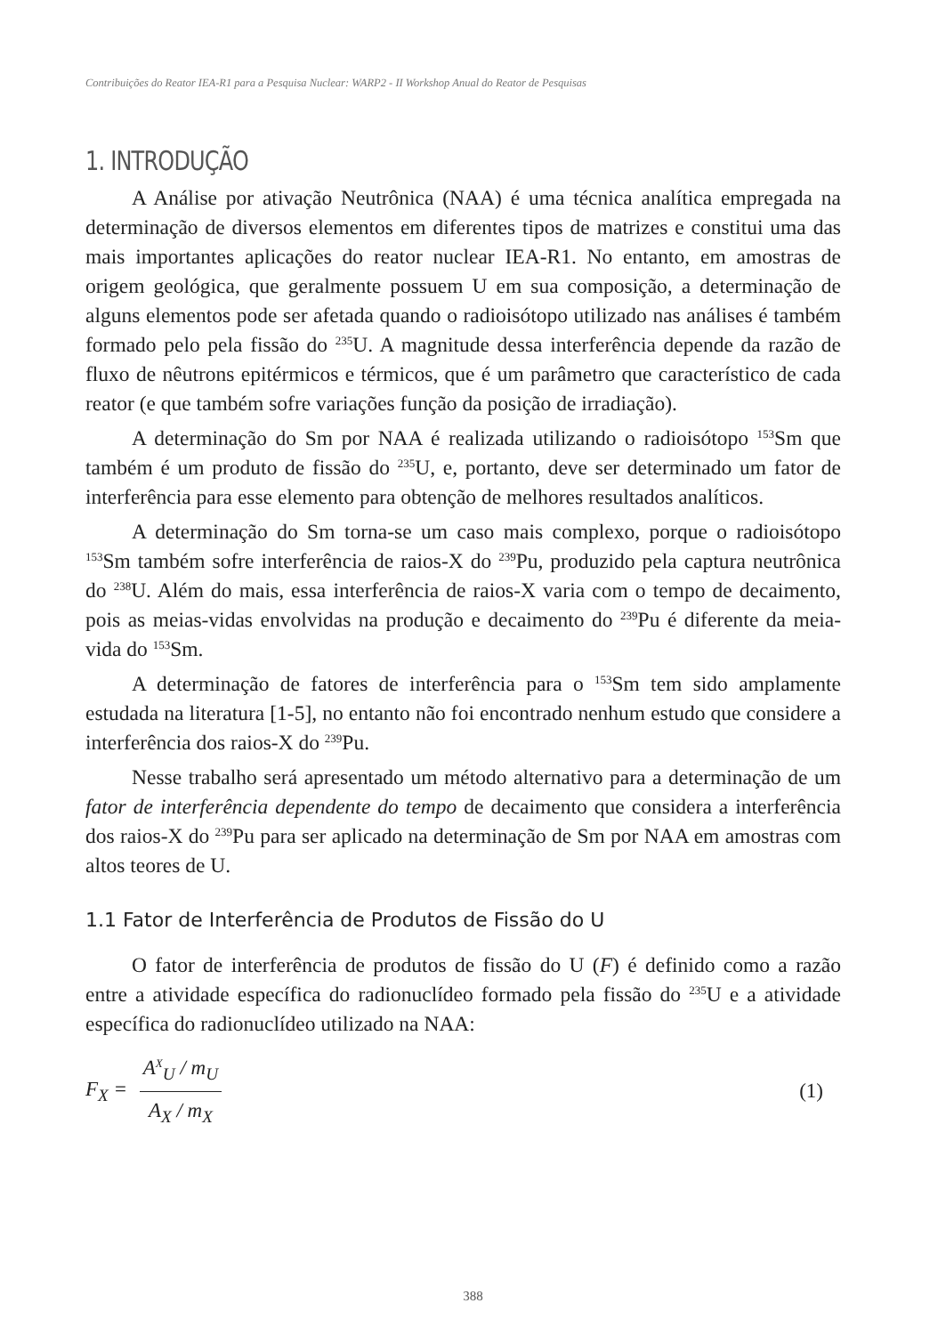Contribuições do Reator IEA-R1 para a Pesquisa Nuclear: WARP2 - II Workshop Anual do Reator de Pesquisas
1. INTRODUÇÃO
A Análise por ativação Neutrônica (NAA) é uma técnica analítica empregada na determinação de diversos elementos em diferentes tipos de matrizes e constitui uma das mais importantes aplicações do reator nuclear IEA-R1. No entanto, em amostras de origem geológica, que geralmente possuem U em sua composição, a determinação de alguns elementos pode ser afetada quando o radioisótopo utilizado nas análises é também formado pelo pela fissão do <sup>235</sup>U. A magnitude dessa interferência depende da razão de fluxo de nêutrons epitérmicos e térmicos, que é um parâmetro que característico de cada reator (e que também sofre variações função da posição de irradiação).
A determinação do Sm por NAA é realizada utilizando o radioisótopo <sup>153</sup>Sm que também é um produto de fissão do <sup>235</sup>U, e, portanto, deve ser determinado um fator de interferência para esse elemento para obtenção de melhores resultados analíticos.
A determinação do Sm torna-se um caso mais complexo, porque o radioisótopo <sup>153</sup>Sm também sofre interferência de raios-X do <sup>239</sup>Pu, produzido pela captura neutrônica do <sup>238</sup>U. Além do mais, essa interferência de raios-X varia com o tempo de decaimento, pois as meias-vidas envolvidas na produção e decaimento do <sup>239</sup>Pu é diferente da meia-vida do <sup>153</sup>Sm.
A determinação de fatores de interferência para o <sup>153</sup>Sm tem sido amplamente estudada na literatura [1-5], no entanto não foi encontrado nenhum estudo que considere a interferência dos raios-X do <sup>239</sup>Pu.
Nesse trabalho será apresentado um método alternativo para a determinação de um fator de interferência dependente do tempo de decaimento que considera a interferência dos raios-X do <sup>239</sup>Pu para ser aplicado na determinação de Sm por NAA em amostras com altos teores de U.
1.1 Fator de Interferência de Produtos de Fissão do U
O fator de interferência de produtos de fissão do U (F) é definido como a razão entre a atividade específica do radionuclídeo formado pela fissão do <sup>235</sup>U e a atividade específica do radionuclídeo utilizado na NAA:
F<sub>X</sub> = A<sup>X</sup><sub>U</sub> / m<sub>U</sub> A<sub>X</sub> / m<sub>X</sub>
(1)
388